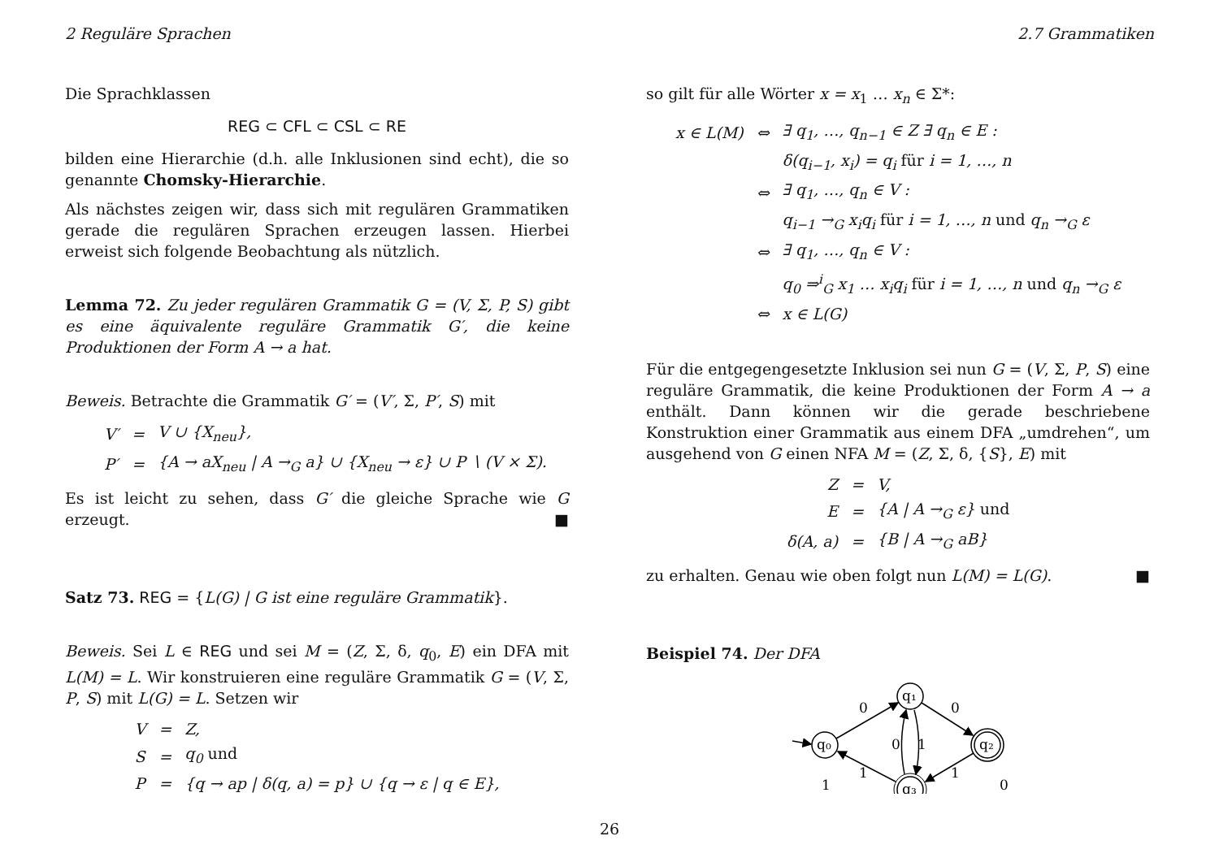2 Reguläre Sprachen 2.7 Grammatiken
Die Sprachklassen
REG ⊂ CFL ⊂ CSL ⊂ RE
bilden eine Hierarchie (d.h. alle Inklusionen sind echt), die so genannte Chomsky-Hierarchie.
Als nächstes zeigen wir, dass sich mit regulären Grammatiken gerade die regulären Sprachen erzeugen lassen. Hierbei erweist sich folgende Beobachtung als nützlich.
Lemma 72. Zu jeder regulären Grammatik G = (V, Σ, P, S) gibt es eine äquivalente reguläre Grammatik G′, die keine Produktionen der Form A → a hat.
Beweis. Betrachte die Grammatik G′ = (V′, Σ, P′, S) mit
| V′ | = | V ∪ {X<sub>neu</sub>}, |
| P′ | = | {A → aX<sub>neu</sub> / A →<sub>G</sub> a} ∪ {X<sub>neu</sub> → ε} ∪ P ∖ (V × Σ). |
Es ist leicht zu sehen, dass G′ die gleiche Sprache wie G erzeugt. ■
Satz 73. REG = {L(G) | G ist eine reguläre Grammatik}.
Beweis. Sei L ∈ REG und sei M = (Z, Σ, δ, q<sub>0</sub>, E) ein DFA mit L(M) = L. Wir konstruieren eine reguläre Grammatik G = (V, Σ, P, S) mit L(G) = L. Setzen wir
| V | = | Z, |
| S | = | q<sub>0</sub> und |
| P | = | {q → ap / δ(q, a) = p} ∪ {q → ε / q ∈ E}, |
so gilt für alle Wörter x = x<sub>1</sub> … x<sub>n</sub> ∈ Σ*:
| x ∈ L(M) | ⇔ | ∃ q<sub>1</sub>, …, q<sub>n−1</sub> ∈ Z ∃ q<sub>n</sub> ∈ E : |
| | | δ(q<sub>i−1</sub>, x<sub>i</sub>) = q<sub>i</sub> für i = 1, …, n |
| | ⇔ | ∃ q<sub>1</sub>, …, q<sub>n</sub> ∈ V : |
| | | q<sub>i−1</sub> →<sub>G</sub> x<sub>i</sub>q<sub>i</sub> für i = 1, …, n und q<sub>n</sub> →<sub>G</sub> ε |
| | ⇔ | ∃ q<sub>1</sub>, …, q<sub>n</sub> ∈ V : |
| | | q<sub>0</sub> ⇒<sup>i</sup><sub>G</sub> x<sub>1</sub> … x<sub>i</sub>q<sub>i</sub> für i = 1, …, n und q<sub>n</sub> →<sub>G</sub> ε |
| | ⇔ | x ∈ L(G) |
Für die entgegengesetzte Inklusion sei nun G = (V, Σ, P, S) eine reguläre Grammatik, die keine Produktionen der Form A → a enthält. Dann können wir die gerade beschriebene Konstruktion einer Grammatik aus einem DFA „umdrehen“, um ausgehend von G einen NFA M = (Z, Σ, δ, {S}, E) mit
| Z | = | V, |
| E | = | {A / A →<sub>G</sub> ε} und |
| δ(A, a) | = | {B / A →<sub>G</sub> aB} |
zu erhalten. Genau wie oben folgt nun L(M) = L(G). ■
Beispiel 74. Der DFA
q₀
q₁
q₂
q₃
0
0
0
1
1
1
1
0
26